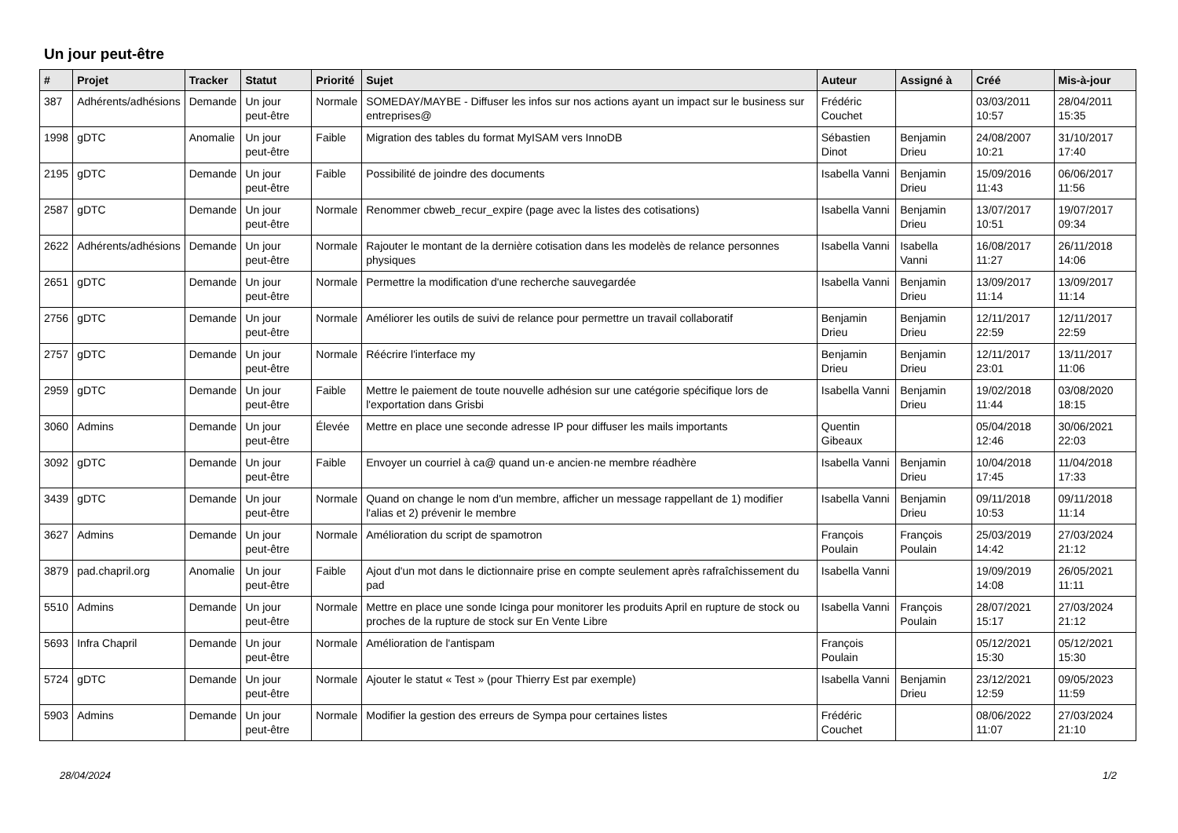Un jour peut-être
| # | Projet | Tracker | Statut | Priorité | Sujet | Auteur | Assigné à | Créé | Mis-à-jour |
| --- | --- | --- | --- | --- | --- | --- | --- | --- | --- |
| 387 | Adhérents/adhésions | Demande | Un jour peut-être | Normale | SOMEDAY/MAYBE - Diffuser les infos sur nos actions ayant un impact sur le business sur entreprises@ | Frédéric Couchet | | 03/03/2011 10:57 | 28/04/2011 15:35 |
| 1998 | gDTC | Anomalie | Un jour peut-être | Faible | Migration des tables du format MyISAM vers InnoDB | Sébastien Dinot | Benjamin Drieu | 24/08/2007 10:21 | 31/10/2017 17:40 |
| 2195 | gDTC | Demande | Un jour peut-être | Faible | Possibilité de joindre des documents | Isabella Vanni | Benjamin Drieu | 15/09/2016 11:43 | 06/06/2017 11:56 |
| 2587 | gDTC | Demande | Un jour peut-être | Normale | Renommer cbweb_recur_expire (page avec la listes des cotisations) | Isabella Vanni | Benjamin Drieu | 13/07/2017 10:51 | 19/07/2017 09:34 |
| 2622 | Adhérents/adhésions | Demande | Un jour peut-être | Normale | Rajouter le montant de la dernière cotisation dans les modelès de relance personnes physiques | Isabella Vanni | Isabella Vanni | 16/08/2017 11:27 | 26/11/2018 14:06 |
| 2651 | gDTC | Demande | Un jour peut-être | Normale | Permettre la modification d'une recherche sauvegardée | Isabella Vanni | Benjamin Drieu | 13/09/2017 11:14 | 13/09/2017 11:14 |
| 2756 | gDTC | Demande | Un jour peut-être | Normale | Améliorer les outils de suivi de relance pour permettre un travail collaboratif | Benjamin Drieu | Benjamin Drieu | 12/11/2017 22:59 | 12/11/2017 22:59 |
| 2757 | gDTC | Demande | Un jour peut-être | Normale | Réécrire l'interface my | Benjamin Drieu | Benjamin Drieu | 12/11/2017 23:01 | 13/11/2017 11:06 |
| 2959 | gDTC | Demande | Un jour peut-être | Faible | Mettre le paiement de toute nouvelle adhésion sur une catégorie spécifique lors de l'exportation dans Grisbi | Isabella Vanni | Benjamin Drieu | 19/02/2018 11:44 | 03/08/2020 18:15 |
| 3060 | Admins | Demande | Un jour peut-être | Élevée | Mettre en place une seconde adresse IP pour diffuser les mails importants | Quentin Gibeaux | | 05/04/2018 12:46 | 30/06/2021 22:03 |
| 3092 | gDTC | Demande | Un jour peut-être | Faible | Envoyer un courriel à ca@ quand un·e ancien·ne membre réadhère | Isabella Vanni | Benjamin Drieu | 10/04/2018 17:45 | 11/04/2018 17:33 |
| 3439 | gDTC | Demande | Un jour peut-être | Normale | Quand on change le nom d'un membre, afficher un message rappellant de 1) modifier l'alias et 2) prévenir le membre | Isabella Vanni | Benjamin Drieu | 09/11/2018 10:53 | 09/11/2018 11:14 |
| 3627 | Admins | Demande | Un jour peut-être | Normale | Amélioration du script de spamotron | François Poulain | François Poulain | 25/03/2019 14:42 | 27/03/2024 21:12 |
| 3879 | pad.chapril.org | Anomalie | Un jour peut-être | Faible | Ajout d'un mot dans le dictionnaire prise en compte seulement après rafraîchissement du pad | Isabella Vanni | | 19/09/2019 14:08 | 26/05/2021 11:11 |
| 5510 | Admins | Demande | Un jour peut-être | Normale | Mettre en place une sonde Icinga pour monitorer les produits April en rupture de stock ou proches de la rupture de stock sur En Vente Libre | Isabella Vanni | François Poulain | 28/07/2021 15:17 | 27/03/2024 21:12 |
| 5693 | Infra Chapril | Demande | Un jour peut-être | Normale | Amélioration de l'antispam | François Poulain | | 05/12/2021 15:30 | 05/12/2021 15:30 |
| 5724 | gDTC | Demande | Un jour peut-être | Normale | Ajouter le statut « Test » (pour Thierry Est par exemple) | Isabella Vanni | Benjamin Drieu | 23/12/2021 12:59 | 09/05/2023 11:59 |
| 5903 | Admins | Demande | Un jour peut-être | Normale | Modifier la gestion des erreurs de Sympa pour certaines listes | Frédéric Couchet | | 08/06/2022 11:07 | 27/03/2024 21:10 |
28/04/2024 1/2